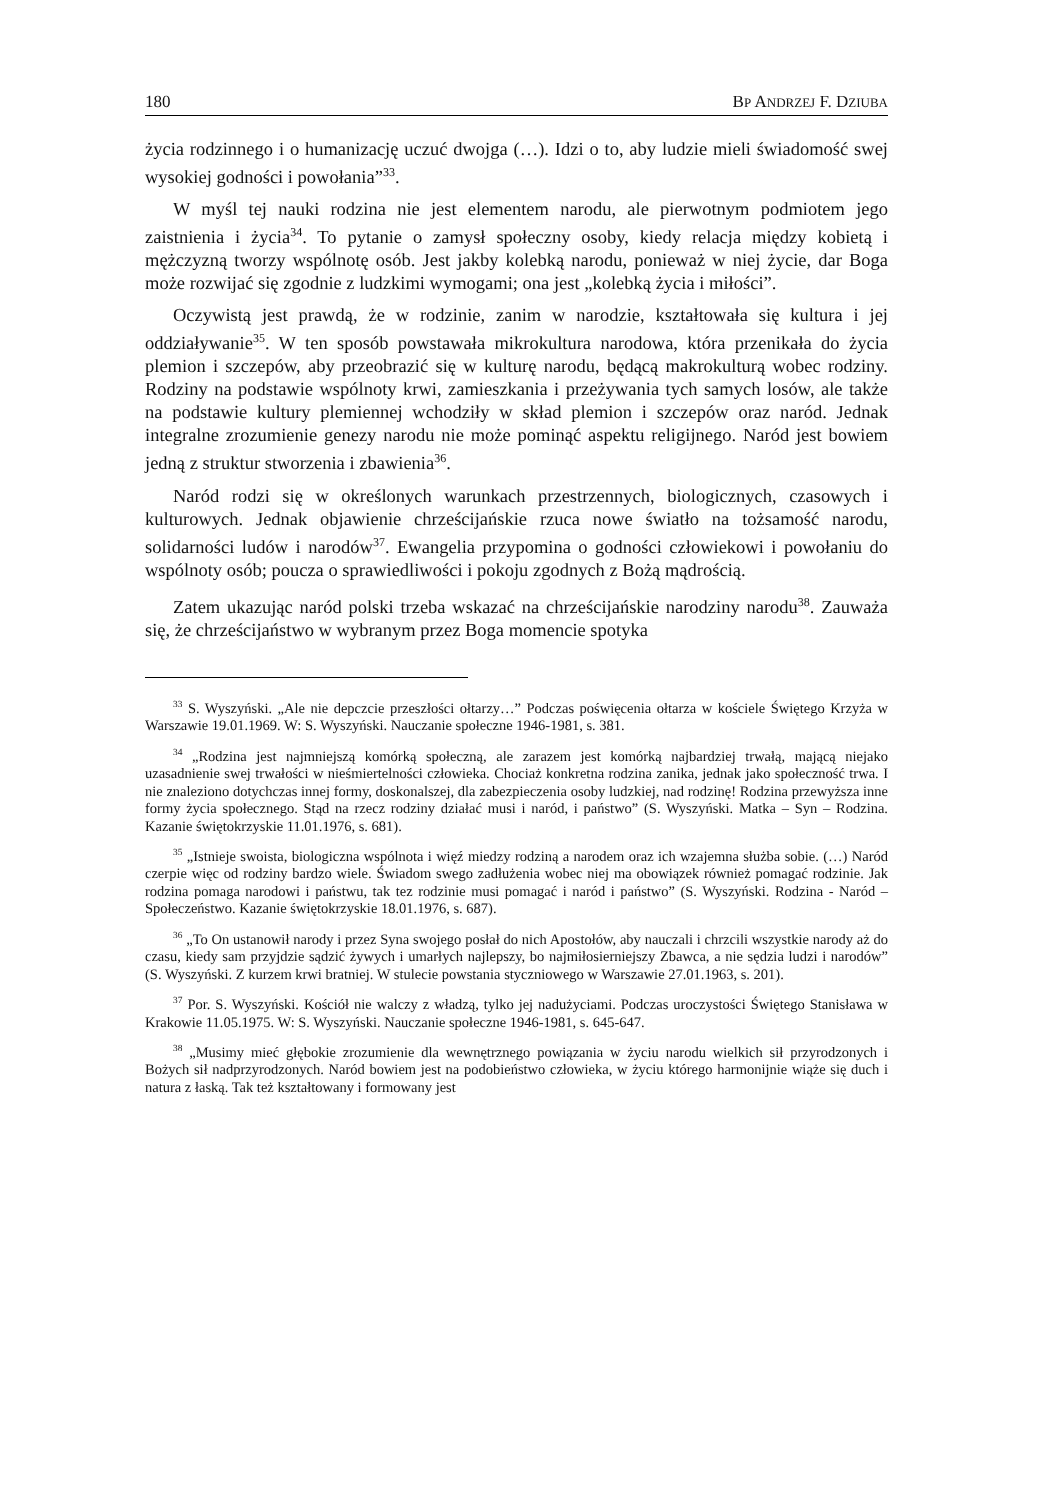180 BP ANDRZEJ F. DZIUBA
życia rodzinnego i o humanizację uczuć dwojga (…). Idzi o to, aby ludzie mieli świadomość swej wysokiej godności i powołania”<sup>33</sup>.
W myśl tej nauki rodzina nie jest elementem narodu, ale pierwotnym podmiotem jego zaistnienia i życia<sup>34</sup>. To pytanie o zamysł społeczny osoby, kiedy relacja między kobietą i mężczyzną tworzy wspólnotę osób. Jest jakby kolebką narodu, ponieważ w niej życie, dar Boga może rozwijać się zgodnie z ludzkimi wymogami; ona jest „kolebką życia i miłości”.
Oczywistą jest prawdą, że w rodzinie, zanim w narodzie, kształtowała się kultura i jej oddziaływanie<sup>35</sup>. W ten sposób powstawała mikrokultura narodowa, która przenikała do życia plemion i szczepów, aby przeobrazić się w kulturę narodu, będącą makrokulturą wobec rodziny. Rodziny na podstawie wspólnoty krwi, zamieszkania i przeżywania tych samych losów, ale także na podstawie kultury plemiennej wchodziły w skład plemion i szczepów oraz naród. Jednak integralne zrozumienie genezy narodu nie może pominąć aspektu religijnego. Naród jest bowiem jedną z struktur stworzenia i zbawienia<sup>36</sup>.
Naród rodzi się w określonych warunkach przestrzennych, biologicznych, czasowych i kulturowych. Jednak objawienie chrześcijańskie rzuca nowe światło na tożsamość narodu, solidarności ludów i narodów<sup>37</sup>. Ewangelia przypomina o godności człowiekowi i powołaniu do wspólnoty osób; poucza o sprawiedliwości i pokoju zgodnych z Bożą mądrością.
Zatem ukazując naród polski trzeba wskazać na chrześcijańskie narodziny narodu<sup>38</sup>. Zauważa się, że chrześcijaństwo w wybranym przez Boga momencie spotyka
<sup>33</sup> S. Wyszyński. „Ale nie depczcie przeszłości ołtarzy…” Podczas poświęcenia ołtarza w kościele Świętego Krzyża w Warszawie 19.01.1969. W: S. Wyszyński. Nauczanie społeczne 1946-1981, s. 381.
<sup>34</sup> „Rodzina jest najmniejszą komórką społeczną, ale zarazem jest komórką najbardziej trwałą, mającą niejako uzasadnienie swej trwałości w nieśmiertelności człowieka. Chociaż konkretna rodzina zanika, jednak jako społeczność trwa. I nie znaleziono dotychczas innej formy, doskonalszej, dla zabezpieczenia osoby ludzkiej, nad rodzinę! Rodzina przewyższa inne formy życia społecznego. Stąd na rzecz rodziny działać musi i naród, i państwo” (S. Wyszyński. Matka – Syn – Rodzina. Kazanie świętokrzyskie 11.01.1976, s. 681).
<sup>35</sup> „Istnieje swoista, biologiczna wspólnota i więź miedzy rodziną a narodem oraz ich wzajemna służba sobie. (…) Naród czerpie więc od rodziny bardzo wiele. Świadom swego zadłużenia wobec niej ma obowiązek również pomagać rodzinie. Jak rodzina pomaga narodowi i państwu, tak tez rodzinie musi pomagać i naród i państwo” (S. Wyszyński. Rodzina - Naród – Społeczeństwo. Kazanie świętokrzyskie 18.01.1976, s. 687).
<sup>36</sup> „To On ustanowił narody i przez Syna swojego posłał do nich Apostołów, aby nauczali i chrzcili wszystkie narody aż do czasu, kiedy sam przyjdzie sądzić żywych i umarłych najlepszy, bo najmiłosierniejszy Zbawca, a nie sędzia ludzi i narodów” (S. Wyszyński. Z kurzem krwi bratniej. W stulecie powstania styczniowego w Warszawie 27.01.1963, s. 201).
<sup>37</sup> Por. S. Wyszyński. Kościół nie walczy z władzą, tylko jej nadużyciami. Podczas uroczystości Świętego Stanisława w Krakowie 11.05.1975. W: S. Wyszyński. Nauczanie społeczne 1946-1981, s. 645-647.
<sup>38</sup> „Musimy mieć głębokie zrozumienie dla wewnętrznego powiązania w życiu narodu wielkich sił przyrodzonych i Bożych sił nadprzyrodzonych. Naród bowiem jest na podobieństwo człowieka, w życiu którego harmonijnie wiąże się duch i natura z łaską. Tak też kształtowany i formowany jest